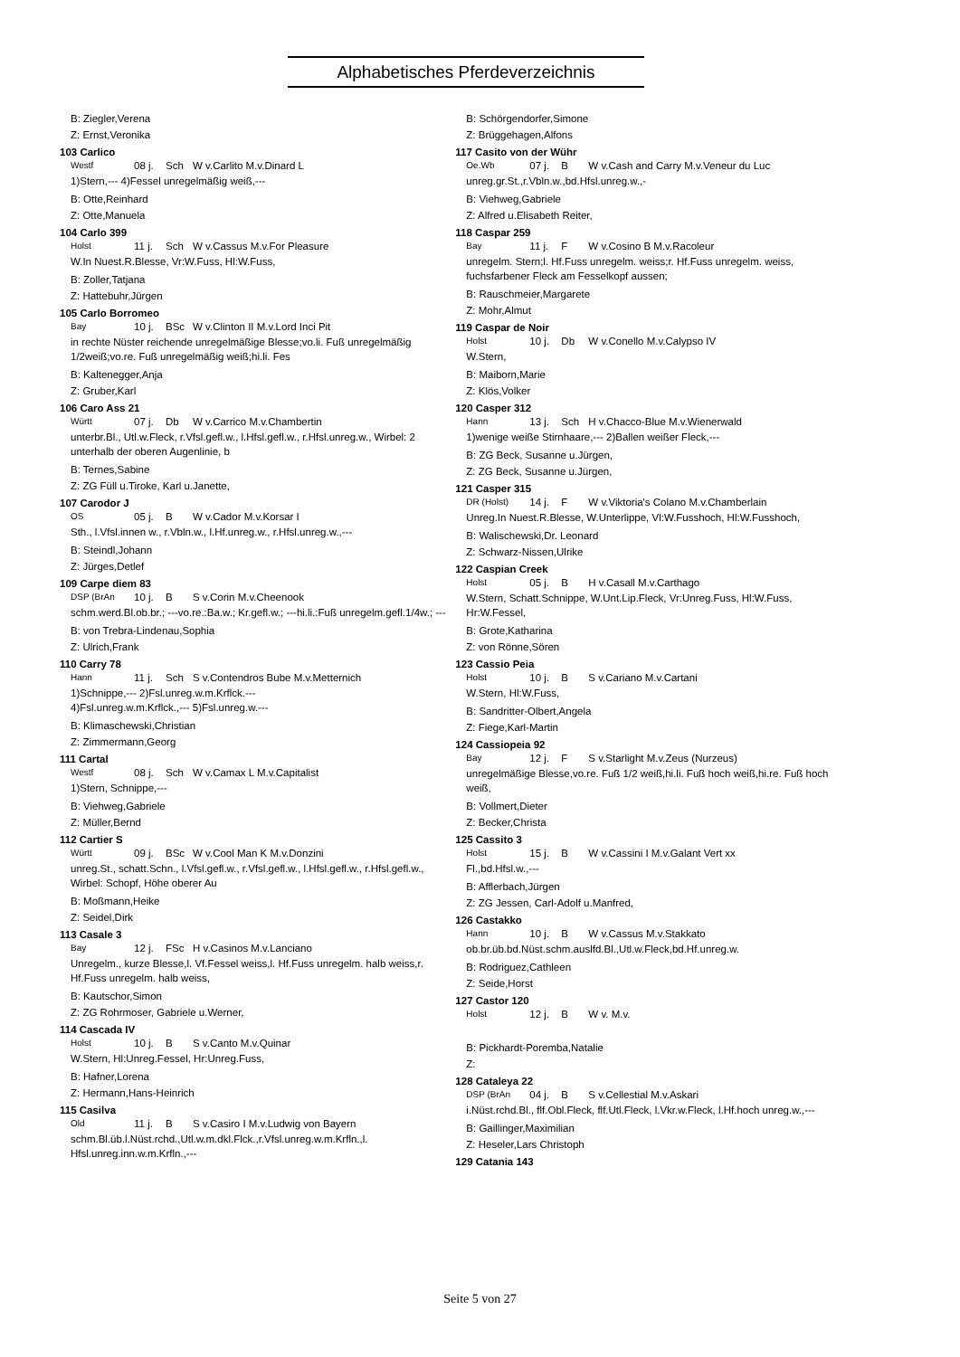Alphabetisches Pferdeverzeichnis
B: Ziegler,Verena
Z: Ernst,Veronika
103 Carlico
Westf 08 j. Sch W v.Carlito M.v.Dinard L
1)Stern,--- 4)Fessel unregelmäßig weiß,---
B: Otte,Reinhard
Z: Otte,Manuela
104 Carlo 399
Holst 11 j. Sch W v.Cassus M.v.For Pleasure
W.In Nuest.R.Blesse, Vr:W.Fuss, Hl:W.Fuss,
B: Zoller,Tatjana
Z: Hattebuhr,Jürgen
105 Carlo Borromeo
Bay 10 j. BSc W v.Clinton II M.v.Lord Inci Pit
in rechte Nüster reichende unregelmäßige Blesse;vo.li. Fuß unregelmäßig 1/2weiß;vo.re. Fuß unregelmäßig weiß;hi.li. Fes
B: Kaltenegger,Anja
Z: Gruber,Karl
106 Caro Ass 21
Württ 07 j. Db W v.Carrico M.v.Chambertin
unterbr.Bl., Utl.w.Fleck, r.Vfsl.gefl.w., l.Hfsl.gefl.w., r.Hfsl.unreg.w., Wirbel: 2 unterhalb der oberen Augenlinie, b
B: Ternes,Sabine
Z: ZG Füll u.Tiroke, Karl u.Janette,
107 Carodor J
OS 05 j. B W v.Cador M.v.Korsar I
Sth., l.Vfsl.innen w., r.Vbln.w., l.Hf.unreg.w., r.Hfsl.unreg.w.,---
B: Steindl,Johann
Z: Jürges,Detlef
109 Carpe diem 83
DSP (BrAn 10 j. B S v.Corin M.v.Cheenook
schm.werd.Bl.ob.br.; ---vo.re.:Ba.w.; Kr.gefl.w.; ---hi.li.:Fuß unregelm.gefl.1/4w.; ---
B: von Trebra-Lindenau,Sophia
Z: Ulrich,Frank
110 Carry 78
Hann 11 j. Sch S v.Contendros Bube M.v.Metternich
1)Schnippe,--- 2)Fsl.unreg.w.m.Krflck.---
4)Fsl.unreg.w.m.Krflck.,--- 5)Fsl.unreg.w.---
B: Klimaschewski,Christian
Z: Zimmermann,Georg
111 Cartal
Westf 08 j. Sch W v.Camax L M.v.Capitalist
1)Stern, Schnippe,---
B: Viehweg,Gabriele
Z: Müller,Bernd
112 Cartier S
Württ 09 j. BSc W v.Cool Man K M.v.Donzini
unreg.St., schatt.Schn., l.Vfsl.gefl.w., r.Vfsl.gefl.w., l.Hfsl.gefl.w., r.Hfsl.gefl.w., Wirbel: Schopf, Höhe oberer Au
B: Moßmann,Heike
Z: Seidel,Dirk
113 Casale 3
Bay 12 j. FSc H v.Casinos M.v.Lanciano
Unregelm., kurze Blesse,l. Vf.Fessel weiss,l. Hf.Fuss unregelm. halb weiss,r. Hf.Fuss unregelm. halb weiss,
B: Kautschor,Simon
Z: ZG Rohrmoser, Gabriele u.Werner,
114 Cascada IV
Holst 10 j. B S v.Canto M.v.Quinar
W.Stern, Hl:Unreg.Fessel, Hr:Unreg.Fuss,
B: Hafner,Lorena
Z: Hermann,Hans-Heinrich
115 Casilva
Old 11 j. B S v.Casiro I M.v.Ludwig von Bayern
schm.Bl.üb.l.Nüst.rchd.,Utl.w.m.dkl.Flck.,r.Vfsl.unreg.w.m.Krfln.,l. Hfsl.unreg.inn.w.m.Krfln.,---
B: Schörgendorfer,Simone
Z: Brüggehagen,Alfons
117 Casito von der Wühr
Oe.Wb 07 j. B W v.Cash and Carry M.v.Veneur du Luc
unreg.gr.St.,r.Vbln.w.,bd.Hfsl.unreg.w.,-
B: Viehweg,Gabriele
Z: Alfred u.Elisabeth Reiter,
118 Caspar 259
Bay 11 j. F W v.Cosino B M.v.Racoleur
unregelm. Stern;l. Hf.Fuss unregelm. weiss;r. Hf.Fuss unregelm. weiss, fuchsfarbener Fleck am Fesselkopf aussen;
B: Rauschmeier,Margarete
Z: Mohr,Almut
119 Caspar de Noir
Holst 10 j. Db W v.Conello M.v.Calypso IV
W.Stern,
B: Maiborn,Marie
Z: Klös,Volker
120 Casper 312
Hann 13 j. Sch H v.Chacco-Blue M.v.Wienerwald
1)wenige weiße Stirnhaare,--- 2)Ballen weißer Fleck,---
B: ZG Beck, Susanne u.Jürgen,
Z: ZG Beck, Susanne u.Jürgen,
121 Casper 315
DR (Holst) 14 j. F W v.Viktoria's Colano M.v.Chamberlain
Unreg.In Nuest.R.Blesse, W.Unterlippe, Vl:W.Fusshoch, Hl:W.Fusshoch,
B: Walischewski,Dr. Leonard
Z: Schwarz-Nissen,Ulrike
122 Caspian Creek
Holst 05 j. B H v.Casall M.v.Carthago
W.Stern, Schatt.Schnippe, W.Unt.Lip.Fleck, Vr:Unreg.Fuss, Hl:W.Fuss, Hr:W.Fessel,
B: Grote,Katharina
Z: von Rönne,Sören
123 Cassio Peia
Holst 10 j. B S v.Cariano M.v.Cartani
W.Stern, Hl:W.Fuss,
B: Sandritter-Olbert,Angela
Z: Fiege,Karl-Martin
124 Cassiopeia 92
Bay 12 j. F S v.Starlight M.v.Zeus (Nurzeus)
unregelmäßige Blesse,vo.re. Fuß 1/2 weiß,hi.li. Fuß hoch weiß,hi.re. Fuß hoch weiß,
B: Vollmert,Dieter
Z: Becker,Christa
125 Cassito 3
Holst 15 j. B W v.Cassini I M.v.Galant Vert xx
Fl.,bd.Hfsl.w.,---
B: Afflerbach,Jürgen
Z: ZG Jessen, Carl-Adolf u.Manfred,
126 Castakko
Hann 10 j. B W v.Cassus M.v.Stakkato
ob.br.üb.bd.Nüst.schm.auslfd.Bl.,Utl.w.Fleck,bd.Hf.unreg.w.
B: Rodriguez,Cathleen
Z: Seide,Horst
127 Castor 120
Holst 12 j. B W v. M.v.
B: Pickhardt-Poremba,Natalie
Z:
128 Cataleya 22
DSP (BrAn 04 j. B S v.Cellestial M.v.Askari
i.Nüst.rchd.Bl., flf.Obl.Fleck, flf.Utl.Fleck, l.Vkr.w.Fleck, l.Hf.hoch unreg.w.,---
B: Gaillinger,Maximilian
Z: Heseler,Lars Christoph
129 Catania 143
Seite 5 von 27